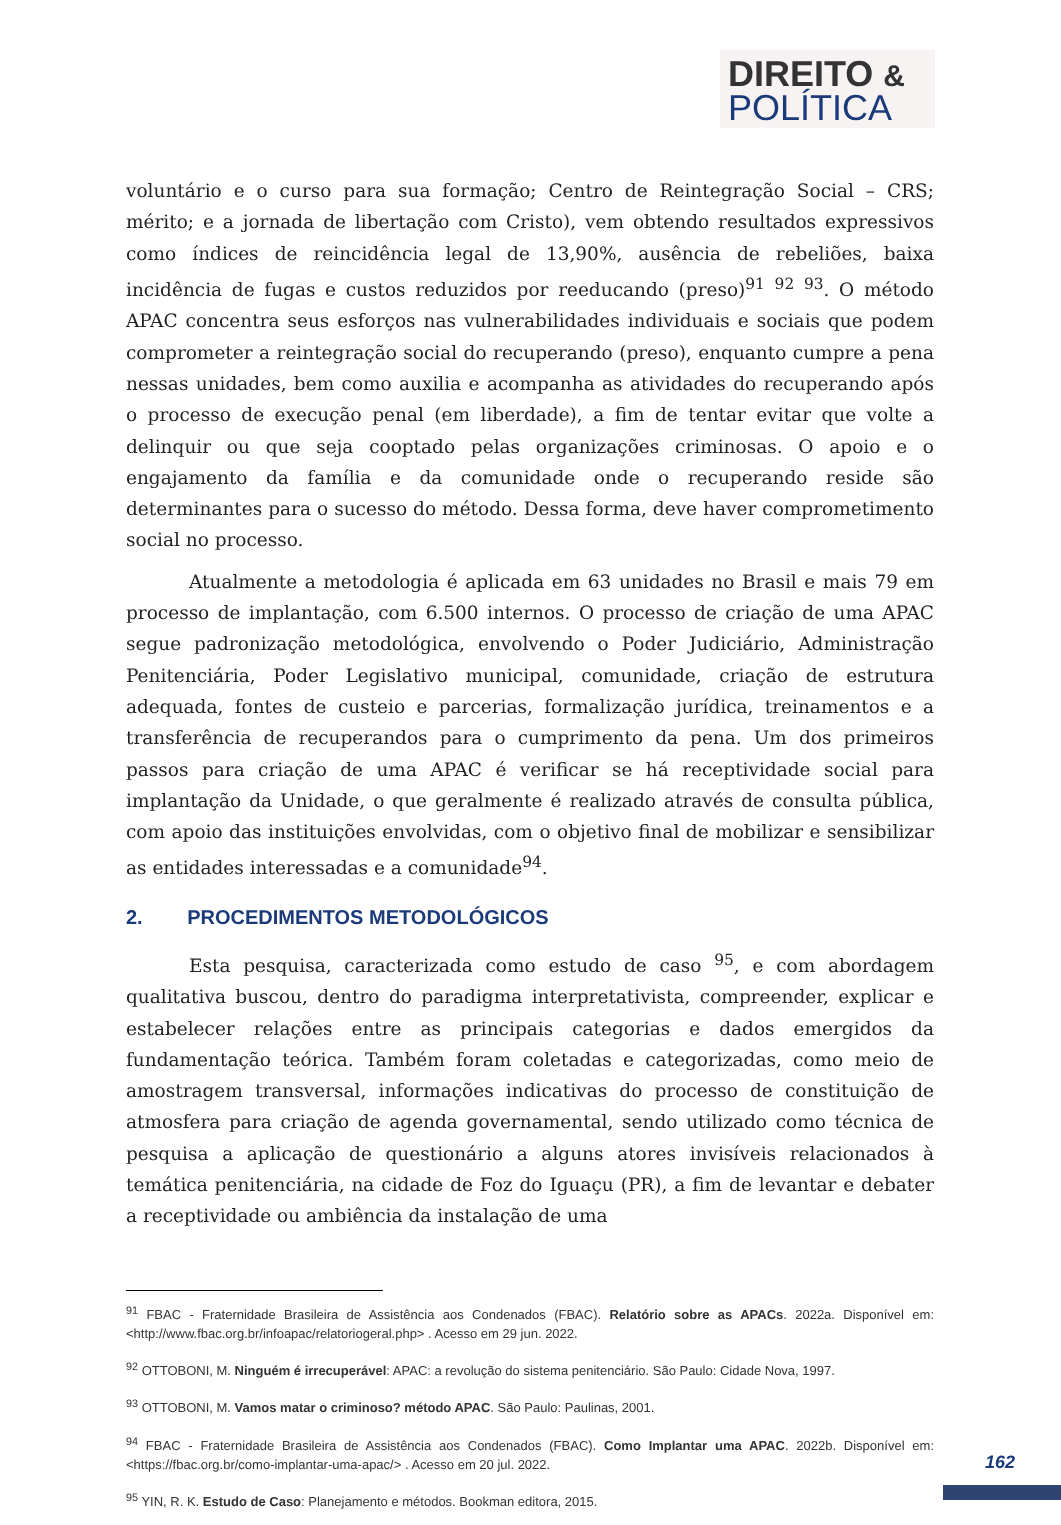DIREITO &
POLÍTICA
voluntário e o curso para sua formação; Centro de Reintegração Social – CRS; mérito; e a jornada de libertação com Cristo), vem obtendo resultados expressivos como índices de reincidência legal de 13,90%, ausência de rebeliões, baixa incidência de fugas e custos reduzidos por reeducando (preso)<sup>91</sup> <sup>92</sup> <sup>93</sup>. O método APAC concentra seus esforços nas vulnerabilidades individuais e sociais que podem comprometer a reintegração social do recuperando (preso), enquanto cumpre a pena nessas unidades, bem como auxilia e acompanha as atividades do recuperando após o processo de execução penal (em liberdade), a fim de tentar evitar que volte a delinquir ou que seja cooptado pelas organizações criminosas. O apoio e o engajamento da família e da comunidade onde o recuperando reside são determinantes para o sucesso do método. Dessa forma, deve haver comprometimento social no processo.
Atualmente a metodologia é aplicada em 63 unidades no Brasil e mais 79 em processo de implantação, com 6.500 internos. O processo de criação de uma APAC segue padronização metodológica, envolvendo o Poder Judiciário, Administração Penitenciária, Poder Legislativo municipal, comunidade, criação de estrutura adequada, fontes de custeio e parcerias, formalização jurídica, treinamentos e a transferência de recuperandos para o cumprimento da pena. Um dos primeiros passos para criação de uma APAC é verificar se há receptividade social para implantação da Unidade, o que geralmente é realizado através de consulta pública, com apoio das instituições envolvidas, com o objetivo final de mobilizar e sensibilizar as entidades interessadas e a comunidade<sup>94</sup>.
2. PROCEDIMENTOS METODOLÓGICOS
Esta pesquisa, caracterizada como estudo de caso <sup>95</sup>, e com abordagem qualitativa buscou, dentro do paradigma interpretativista, compreender, explicar e estabelecer relações entre as principais categorias e dados emergidos da fundamentação teórica. Também foram coletadas e categorizadas, como meio de amostragem transversal, informações indicativas do processo de constituição de atmosfera para criação de agenda governamental, sendo utilizado como técnica de pesquisa a aplicação de questionário a alguns atores invisíveis relacionados à temática penitenciária, na cidade de Foz do Iguaçu (PR), a fim de levantar e debater a receptividade ou ambiência da instalação de uma
<sup>91</sup> FBAC - Fraternidade Brasileira de Assistência aos Condenados (FBAC). Relatório sobre as APACs. 2022a. Disponível em: <http://www.fbac.org.br/infoapac/relatoriogeral.php> . Acesso em 29 jun. 2022.
<sup>92</sup> OTTOBONI, M. Ninguém é irrecuperável: APAC: a revolução do sistema penitenciário. São Paulo: Cidade Nova, 1997.
<sup>93</sup> OTTOBONI, M. Vamos matar o criminoso? método APAC. São Paulo: Paulinas, 2001.
<sup>94</sup> FBAC - Fraternidade Brasileira de Assistência aos Condenados (FBAC). Como Implantar uma APAC. 2022b. Disponível em: <https://fbac.org.br/como-implantar-uma-apac/> . Acesso em 20 jul. 2022.
<sup>95</sup> YIN, R. K. Estudo de Caso: Planejamento e métodos. Bookman editora, 2015.
162